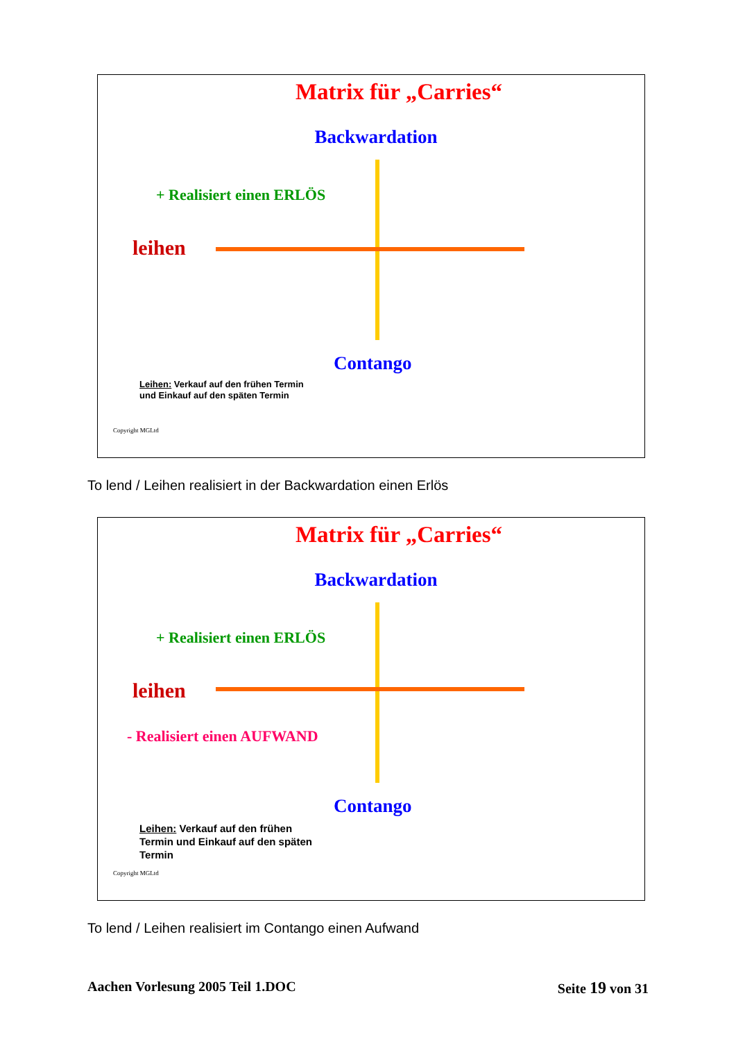Matrix für „Carries“
Backwardation
+ Realisiert einen ERLÖS
leihen
Contango
Leihen: Verkauf auf den frühen Termin und Einkauf auf den späten Termin
Copyright MGLtd
To lend / Leihen realisiert in der Backwardation einen Erlös
Matrix für „Carries“
Backwardation
+ Realisiert einen ERLÖS
leihen
- Realisiert einen AUFWAND
Contango
Leihen: Verkauf auf den frühen Termin und Einkauf auf den späten Termin
Copyright MGLtd
To lend / Leihen realisiert im Contango einen Aufwand
Aachen Vorlesung 2005 Teil 1.DOC Seite 19 von 31